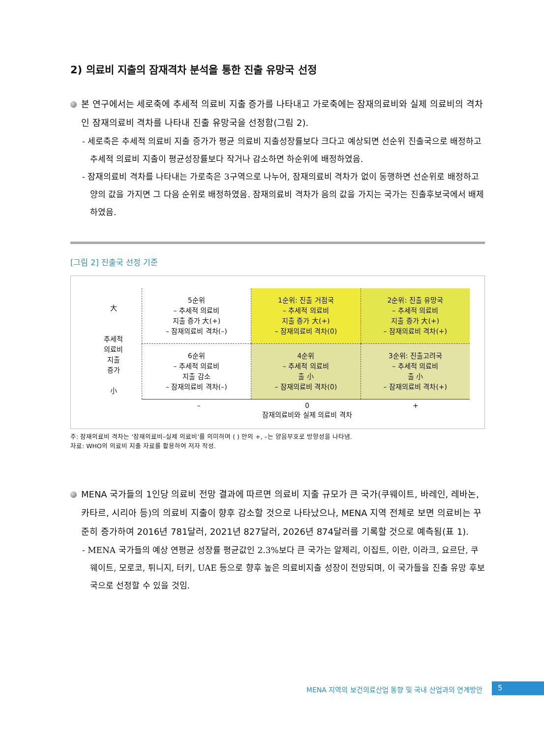2) 의료비 지출의 잠재격차 분석을 통한 진출 유망국 선정
본 연구에서는 세로축에 추세적 의료비 지출 증가를 나타내고 가로축에는 잠재의료비와 실제 의료비의 격차인 잠재의료비 격차를 나타내 진출 유망국을 선정함(그림 2).
- 세로축은 추세적 의료비 지출 증가가 평균 의료비 지출성장률보다 크다고 예상되면 선순위 진출국으로 배정하고 추세적 의료비 지출이 평균성장률보다 작거나 감소하면 하순위에 배정하였음.
- 잠재의료비 격차를 나타내는 가로축은 3구역으로 나누어, 잠재의료비 격차가 없이 동행하면 선순위로 배정하고 양의 값을 가지면 그 다음 순위로 배정하였음. 잠재의료비 격차가 음의 값을 가지는 국가는 진출후보국에서 배제하였음.
[그림 2] 진출국 선정 기준
大
추세적
의료비
지출
증가
小
| 5순위 – 추세적 의료비 지출 증가 大(+) – 잠재의료비 격차(–) | 1순위: 진출 거점국 – 추세적 의료비 지출 증가 大(+) – 잠재의료비 격차(0) | 2순위: 진출 유망국 – 추세적 의료비 지출 증가 大(+) – 잠재의료비 격차(+) |
| 6순위 – 추세적 의료비 지출 감소 – 잠재의료비 격차(–) | 4순위 – 추세적 의료비 출 小 – 잠재의료비 격차(0) | 3순위: 진출고려국 – 추세적 의료비 출 小 – 잠재의료비 격차(+) |
– 0
잠재의료비와 실제 의료비 격차 +
주: 잠재의료비 격차는 ‘잠재의료비–실제 의료비’를 의미하며 ( ) 안의 +, –는 양음부호로 방향성을 나타냄.
자료: WHO의 의료비 지출 자료를 활용하여 저자 작성.
MENA 국가들의 1인당 의료비 전망 결과에 따르면 의료비 지출 규모가 큰 국가(쿠웨이트, 바레인, 레바논, 카타르, 시리아 등)의 의료비 지출이 향후 감소할 것으로 나타났으나, MENA 지역 전체로 보면 의료비는 꾸준히 증가하여 2016년 781달러, 2021년 827달러, 2026년 874달러를 기록할 것으로 예측됨(표 1).
- MENA 국가들의 예상 연평균 성장률 평균값인 2.3%보다 큰 국가는 알제리, 이집트, 이란, 이라크, 요르단, 쿠웨이트, 모로코, 튀니지, 터키, UAE 등으로 향후 높은 의료비지출 성장이 전망되며, 이 국가들을 진출 유망 후보국으로 선정할 수 있을 것임.
MENA 지역의 보건의료산업 동향 및 국내 산업과의 연계방안 5